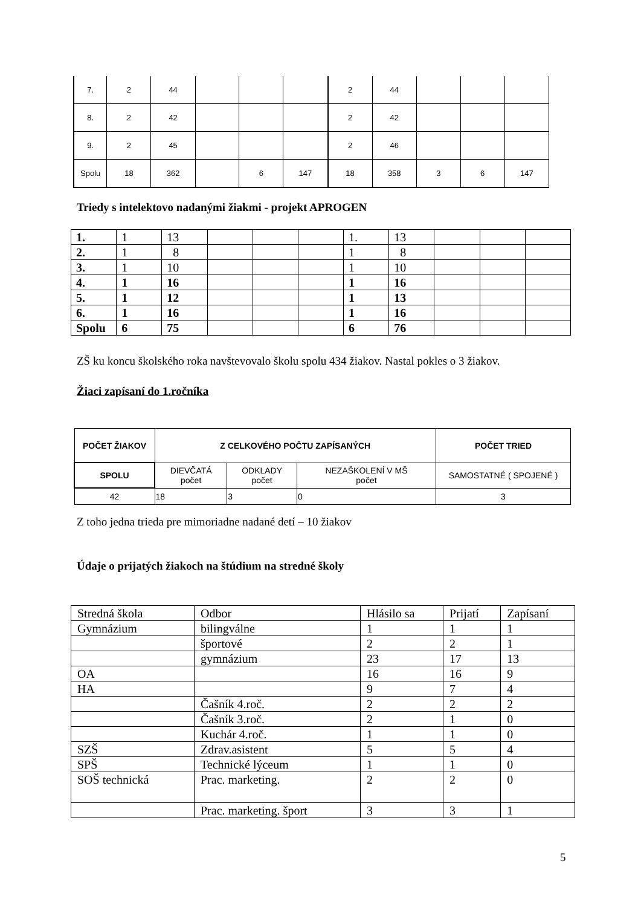| 7. | 2 | 44 | | | | 2 | 44 | | | |
| 8. | 2 | 42 | | | | 2 | 42 | | | |
| 9. | 2 | 45 | | | | 2 | 46 | | | |
| Spolu | 18 | 362 | | 6 | 147 | 18 | 358 | 3 | 6 | 147 |
Triedy s intelektovo nadanými žiakmi - projekt APROGEN
| 1. | 1 | 13 | | | | 1. | 13 | | | |
| 2. | 1 | 8 | | | | 1 | 8 | | | |
| 3. | 1 | 10 | | | | 1 | 10 | | | |
| 4. | 1 | 16 | | | | 1 | 16 | | | |
| 5. | 1 | 12 | | | | 1 | 13 | | | |
| 6. | 1 | 16 | | | | 1 | 16 | | | |
| Spolu | 6 | 75 | | | | 6 | 76 | | | |
ZŠ ku koncu školského roka navštevovalo školu spolu 434 žiakov. Nastal pokles o 3 žiakov.
Žiaci zapísaní do 1.ročníka
| POČET ŽIAKOV | Z CELKOVÉHO POČTU ZAPÍSANÝCH | | | POČET TRIED |
| --- | --- | --- | --- | --- |
| SPOLU | DIEVČATÁ počet | ODKLADY počet | NEZAŠKOLENÍ V MŠ počet | SAMOSTATNÉ ( SPOJENÉ ) |
| 42 | 18 | 3 | 0 | 3 |
Z toho jedna trieda pre mimoriadne nadané detí – 10 žiakov
Údaje o prijatých žiakoch na štúdium na stredné školy
| Stredná škola | Odbor | Hlásilo sa | Prijatí | Zapísaní |
| Gymnázium | bilingválne | 1 | 1 | 1 |
| | športové | 2 | 2 | 1 |
| | gymnázium | 23 | 17 | 13 |
| OA | | 16 | 16 | 9 |
| HA | | 9 | 7 | 4 |
| | Čašník 4.roč. | 2 | 2 | 2 |
| | Čašník 3.roč. | 2 | 1 | 0 |
| | Kuchár 4.roč. | 1 | 1 | 0 |
| SZŠ | Zdrav.asistent | 5 | 5 | 4 |
| SPŠ | Technické lýceum | 1 | 1 | 0 |
| SOŠ technická | Prac. marketing. | 2 | 2 | 0 |
| | Prac. marketing. šport | 3 | 3 | 1 |
5